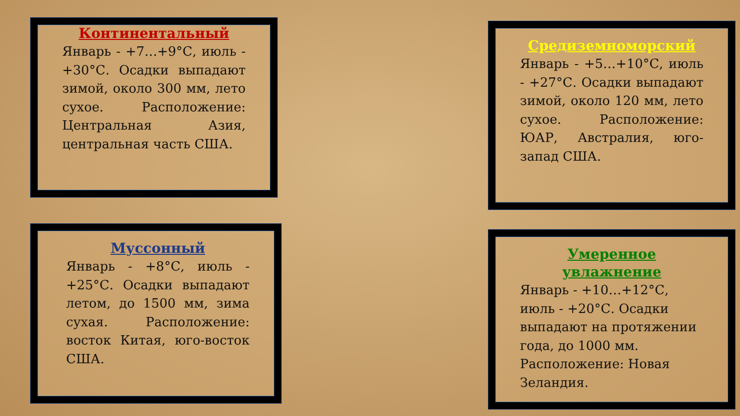Континентальный
Январь - +7…+9°С, июль - +30°С. Осадки выпадают зимой, около 300 мм, лето сухое. Расположение: Центральная Азия, центральная часть США.
Средиземноморский
Январь - +5…+10°С, июль - +27°С. Осадки выпадают зимой, около 120 мм, лето сухое. Расположение: ЮАР, Австралия, юго-запад США.
Муссонный
Январь - +8°С, июль - +25°С. Осадки выпадают летом, до 1500 мм, зима сухая. Расположение: восток Китая, юго-восток США.
Умеренное увлажнение
Январь - +10…+12°С, июль - +20°С. Осадки выпадают на протяжении года, до 1000 мм. Расположение: Новая Зеландия.